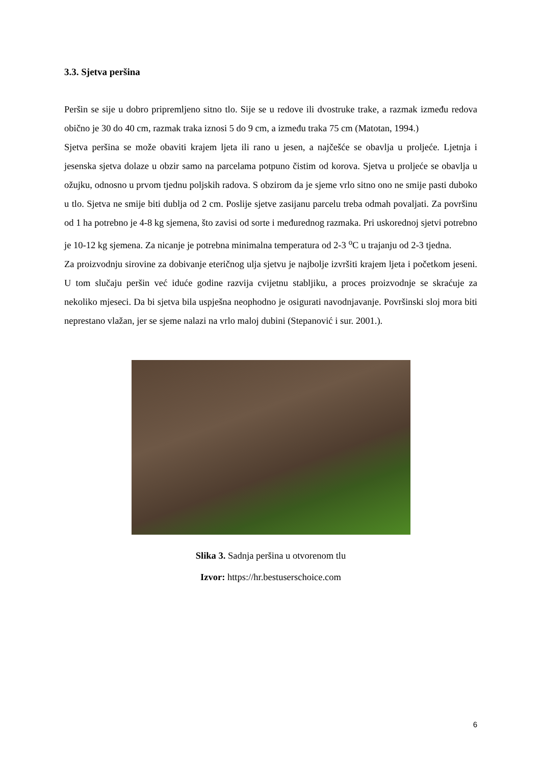3.3. Sjetva peršina
Peršin se sije u dobro pripremljeno sitno tlo. Sije se u redove ili dvostruke trake, a razmak između redova obično je 30 do 40 cm, razmak traka iznosi 5 do 9 cm, a između traka 75 cm (Matotan, 1994.)
Sjetva peršina se može obaviti krajem ljeta ili rano u jesen, a najčešće se obavlja u proljeće. Ljetnja i jesenska sjetva dolaze u obzir samo na parcelama potpuno čistim od korova. Sjetva u proljeće se obavlja u ožujku, odnosno u prvom tjednu poljskih radova. S obzirom da je sjeme vrlo sitno ono ne smije pasti duboko u tlo. Sjetva ne smije biti dublja od 2 cm. Poslije sjetve zasijanu parcelu treba odmah povaljati. Za površinu od 1 ha potrebno je 4-8 kg sjemena, što zavisi od sorte i međurednog razmaka. Pri uskorednoj sjetvi potrebno je 10-12 kg sjemena. Za nicanje je potrebna minimalna temperatura od 2-3 <sup>o</sup>C u trajanju od 2-3 tjedna.
Za proizvodnju sirovine za dobivanje eteričnog ulja sjetvu je najbolje izvršiti krajem ljeta i početkom jeseni. U tom slučaju peršin već iduće godine razvija cvijetnu stabljiku, a proces proizvodnje se skraćuje za nekoliko mjeseci. Da bi sjetva bila uspješna neophodno je osigurati navodnjavanje. Površinski sloj mora biti neprestano vlažan, jer se sjeme nalazi na vrlo maloj dubini (Stepanović i sur. 2001.).
Slika 3. Sadnja peršina u otvorenom tlu
Izvor: https://hr.bestuserschoice.com
6